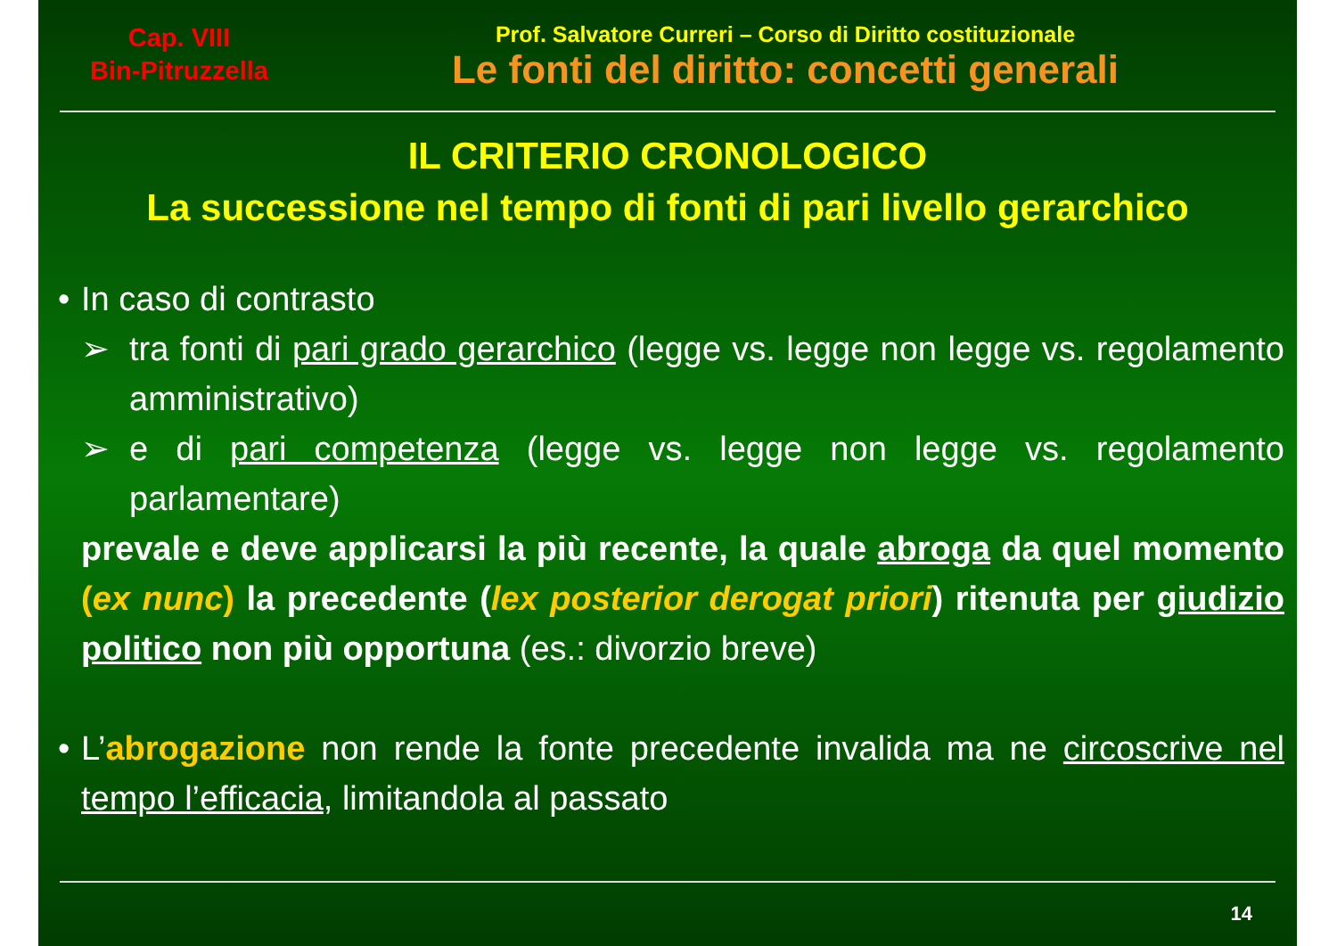Cap. VIII
Bin-Pitruzzella
Prof. Salvatore Curreri – Corso di Diritto costituzionale
Le fonti del diritto: concetti generali
IL CRITERIO CRONOLOGICO
La successione nel tempo di fonti di pari livello gerarchico
• In caso di contrasto
➢ tra fonti di pari grado gerarchico (legge vs. legge non legge vs. regolamento amministrativo)
➢ e di pari competenza (legge vs. legge non legge vs. regolamento parlamentare)
prevale e deve applicarsi la più recente, la quale abroga da quel momento (ex nunc) la precedente (lex posterior derogat priori) ritenuta per giudizio politico non più opportuna (es.: divorzio breve)
• L’abrogazione non rende la fonte precedente invalida ma ne circoscrive nel tempo l’efficacia, limitandola al passato
14